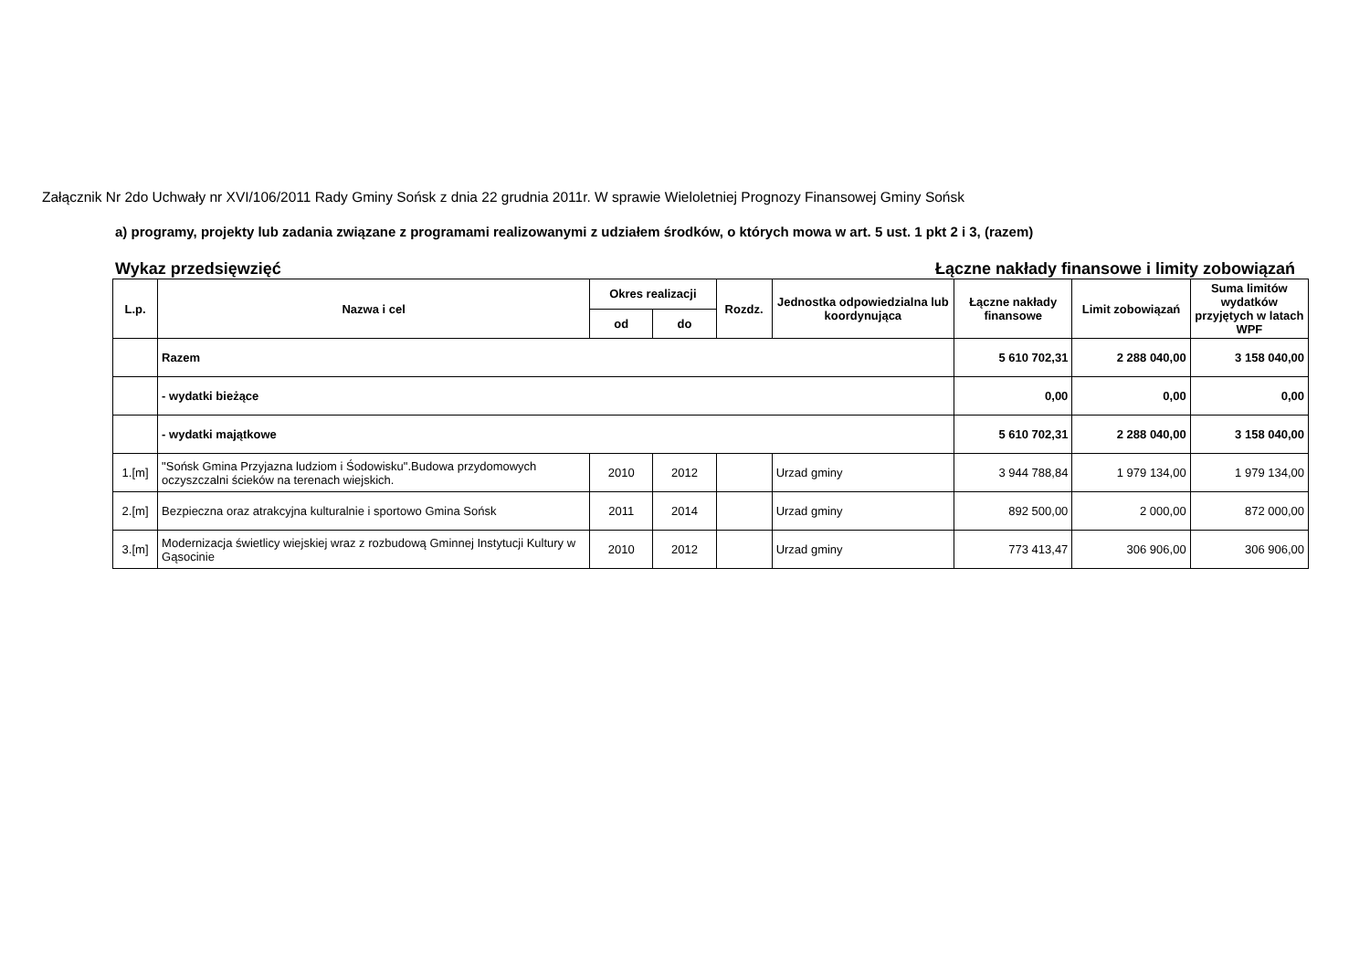Załącznik Nr 2do Uchwały nr XVI/106/2011 Rady Gminy Sońsk z dnia 22 grudnia 2011r. W sprawie Wieloletniej Prognozy Finansowej Gminy Sońsk
a) programy, projekty lub zadania związane z programami realizowanymi z udziałem środków, o których mowa w art. 5 ust. 1 pkt 2 i 3, (razem)
Wykaz przedsięwzięć Łączne nakłady finansowe i limity zobowiązań
| L.p. | Nazwa i cel | Okres realizacji | | Rozdz. | Jednostka odpowiedzialna lub koordynująca | Łączne nakłady finansowe | Limit zobowiązań | Suma limitów wydatków przyjętych w latach WPF |
| --- | --- | --- | --- | --- | --- | --- | --- | --- |
| | | od | do | | | | | |
| | Razem | | | | | 5 610 702,31 | 2 288 040,00 | 3 158 040,00 |
| | - wydatki bieżące | | | | | 0,00 | 0,00 | 0,00 |
| | - wydatki majątkowe | | | | | 5 610 702,31 | 2 288 040,00 | 3 158 040,00 |
| 1.[m] | "Sońsk Gmina Przyjazna ludziom i Śodowisku".Budowa przydomowych oczyszczalni ścieków na terenach wiejskich. | 2010 | 2012 | | Urzad gminy | 3 944 788,84 | 1 979 134,00 | 1 979 134,00 |
| 2.[m] | Bezpieczna oraz atrakcyjna kulturalnie i sportowo Gmina Sońsk | 2011 | 2014 | | Urzad gminy | 892 500,00 | 2 000,00 | 872 000,00 |
| 3.[m] | Modernizacja świetlicy wiejskiej wraz z rozbudową Gminnej Instytucji Kultury w Gąsocinie | 2010 | 2012 | | Urzad gminy | 773 413,47 | 306 906,00 | 306 906,00 |